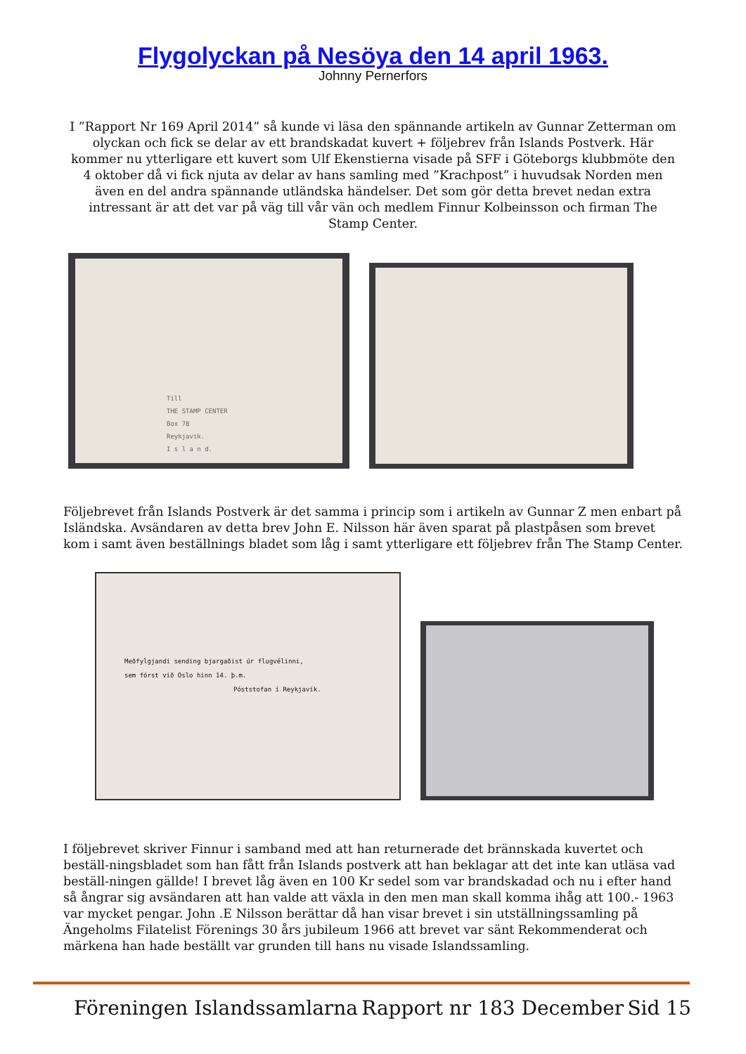Flygolyckan på Nesöya den 14 april 1963.
Johnny Pernerfors
I ”Rapport Nr 169 April 2014” så kunde vi läsa den spännande artikeln av Gunnar Zetterman om olyckan och fick se delar av ett brandskadat kuvert + följebrev från Islands Postverk. Här kommer nu ytterligare ett kuvert som Ulf Ekenstierna visade på SFF i Göteborgs klubbmöte den 4 oktober då vi fick njuta av delar av hans samling med ”Krachpost” i huvudsak Norden men även en del andra spännande utländska händelser. Det som gör detta brevet nedan extra intressant är att det var på väg till vår vän och medlem Finnur Kolbeinsson och firman The Stamp Center.
Till
THE STAMP CENTER
Box 78
Reykjavik.
I s l a n d.
Följebrevet från Islands Postverk är det samma i princip som i artikeln av Gunnar Z men enbart på Isländska. Avsändaren av detta brev John E. Nilsson här även sparat på plastpåsen som brevet kom i samt även beställnings bladet som låg i samt ytterligare ett följebrev från The Stamp Center.
Meðfylgjandi sending bjargaðist úr flugvélinni,
sem fórst við Oslo hinn 14. þ.m.
Póststofan í Reykjavík.
I följebrevet skriver Finnur i samband med att han returnerade det brännskada kuvertet och beställ-ningsbladet som han fått från Islands postverk att han beklagar att det inte kan utläsa vad beställ-ningen gällde! I brevet låg även en 100 Kr sedel som var brandskadad och nu i efter hand så ångrar sig avsändaren att han valde att växla in den men man skall komma ihåg att 100.- 1963 var mycket pengar. John .E Nilsson berättar då han visar brevet i sin utställningssamling på Ängeholms Filatelist Förenings 30 års jubileum 1966 att brevet var sänt Rekommenderat och märkena han hade beställt var grunden till hans nu visade Islandssamling.
Föreningen Islandssamlarna Rapport nr 183 December Sid 15